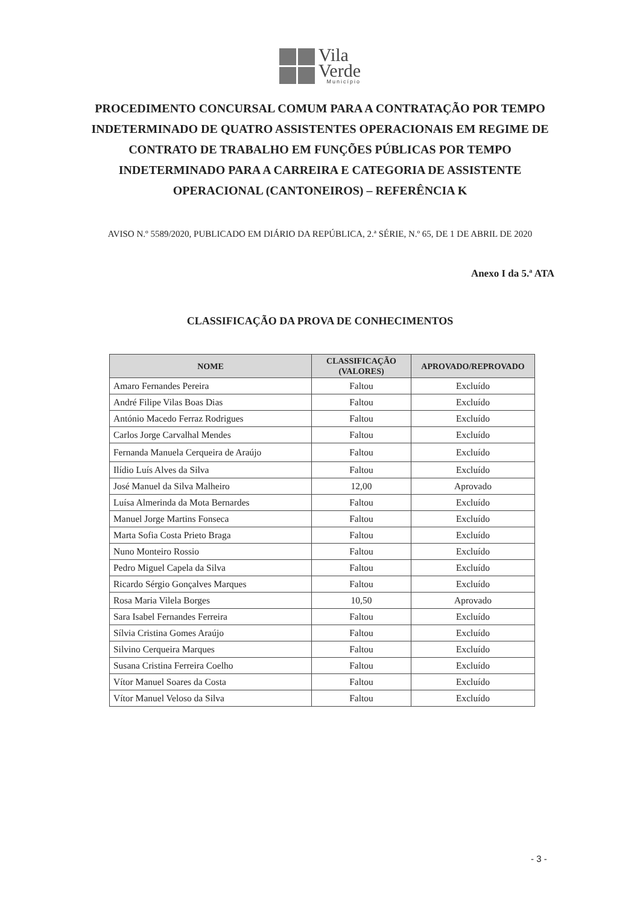Vila
Verde
Município
PROCEDIMENTO CONCURSAL COMUM PARA A CONTRATAÇÃO POR TEMPO INDETERMINADO DE QUATRO ASSISTENTES OPERACIONAIS EM REGIME DE CONTRATO DE TRABALHO EM FUNÇÕES PÚBLICAS POR TEMPO INDETERMINADO PARA A CARREIRA E CATEGORIA DE ASSISTENTE OPERACIONAL (CANTONEIROS) – REFERÊNCIA K
AVISO N.º 5589/2020, PUBLICADO EM DIÁRIO DA REPÚBLICA, 2.ª SÉRIE, N.º 65, DE 1 DE ABRIL DE 2020
Anexo I da 5.ª ATA
CLASSIFICAÇÃO DA PROVA DE CONHECIMENTOS
| NOME | CLASSIFICAÇÃO (VALORES) | APROVADO/REPROVADO |
| --- | --- | --- |
| Amaro Fernandes Pereira | Faltou | Excluído |
| André Filipe Vilas Boas Dias | Faltou | Excluído |
| António Macedo Ferraz Rodrigues | Faltou | Excluído |
| Carlos Jorge Carvalhal Mendes | Faltou | Excluído |
| Fernanda Manuela Cerqueira de Araújo | Faltou | Excluído |
| Ilídio Luís Alves da Silva | Faltou | Excluído |
| José Manuel da Silva Malheiro | 12,00 | Aprovado |
| Luísa Almerinda da Mota Bernardes | Faltou | Excluído |
| Manuel Jorge Martins Fonseca | Faltou | Excluído |
| Marta Sofia Costa Prieto Braga | Faltou | Excluído |
| Nuno Monteiro Rossio | Faltou | Excluído |
| Pedro Miguel Capela da Silva | Faltou | Excluído |
| Ricardo Sérgio Gonçalves Marques | Faltou | Excluído |
| Rosa Maria Vilela Borges | 10,50 | Aprovado |
| Sara Isabel Fernandes Ferreira | Faltou | Excluído |
| Sílvia Cristina Gomes Araújo | Faltou | Excluído |
| Silvino Cerqueira Marques | Faltou | Excluído |
| Susana Cristina Ferreira Coelho | Faltou | Excluído |
| Vítor Manuel Soares da Costa | Faltou | Excluído |
| Vítor Manuel Veloso da Silva | Faltou | Excluído |
- 3 -